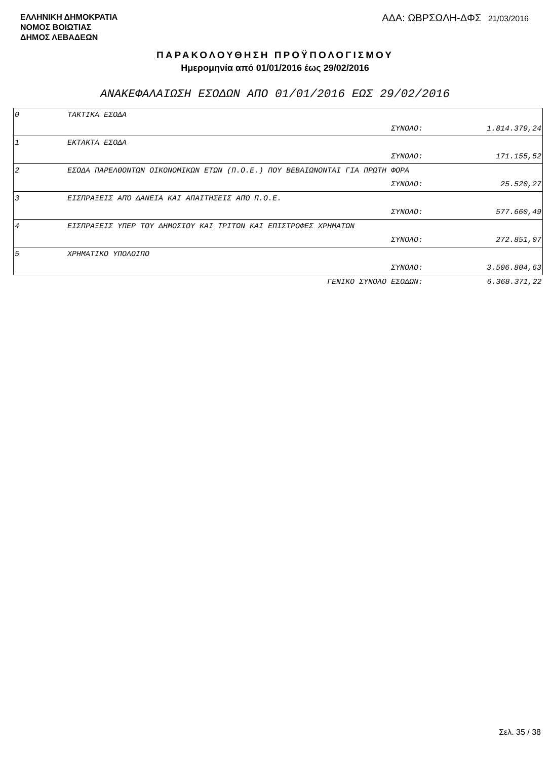ΕΛΛΗΝΙΚΗ ΔΗΜΟΚΡΑΤΙΑ
ΝΟΜΟΣ ΒΟΙΩΤΙΑΣ
ΔΗΜΟΣ ΛΕΒΑΔΕΩΝ
ΑΔΑ: ΩΒΡΣΩΛΗ-ΔΦΣ 21/03/2016
ΠΑΡΑΚΟΛΟΥΘΗΣΗ ΠΡΟΫΠΟΛΟΓΙΣΜΟΥ
Ημερομηνία από 01/01/2016 έως 29/02/2016
ΑΝΑΚΕΦΑΛΑΙΩΣΗ ΕΣΟΔΩΝ ΑΠΟ 01/01/2016 ΕΩΣ 29/02/2016
| 0 | ΤΑΚΤΙΚΑ ΕΣΟΔΑ | | |
| | | ΣΥΝΟΛΟ: | 1.814.379,24 |
| 1 | ΕΚΤΑΚΤΑ ΕΣΟΔΑ | | |
| | | ΣΥΝΟΛΟ: | 171.155,52 |
| 2 | ΕΣΟΔΑ ΠΑΡΕΛΘΟΝΤΩΝ ΟΙΚΟΝΟΜΙΚΩΝ ΕΤΩΝ (Π.Ο.Ε.) ΠΟΥ ΒΕΒΑΙΩΝΟΝΤΑΙ ΓΙΑ ΠΡΩΤΗ ΦΟΡΑ | | |
| | | ΣΥΝΟΛΟ: | 25.520,27 |
| 3 | ΕΙΣΠΡΑΞΕΙΣ ΑΠΌ ΔΑΝΕΙΑ ΚΑΙ ΑΠΑΙΤΗΣΕΙΣ ΑΠΌ Π.Ο.Ε. | | |
| | | ΣΥΝΟΛΟ: | 577.660,49 |
| 4 | ΕΙΣΠΡΑΞΕΙΣ ΥΠΕΡ ΤΟΥ ΔΗΜΟΣΙΟΥ ΚΑΙ ΤΡΙΤΩΝ ΚΑΙ ΕΠΙΣΤΡΟΦΕΣ ΧΡΗΜΑΤΩΝ | | |
| | | ΣΥΝΟΛΟ: | 272.851,07 |
| 5 | ΧΡΗΜΑΤΙΚΟ ΥΠΟΛΟΙΠΟ | | |
| | | ΣΥΝΟΛΟ: | 3.506.804,63 |
| | ΓΕΝΙΚΟ ΣΥΝΟΛΟ ΕΣΟΔΩΝ: | | 6.368.371,22 |
Σελ. 35 / 38